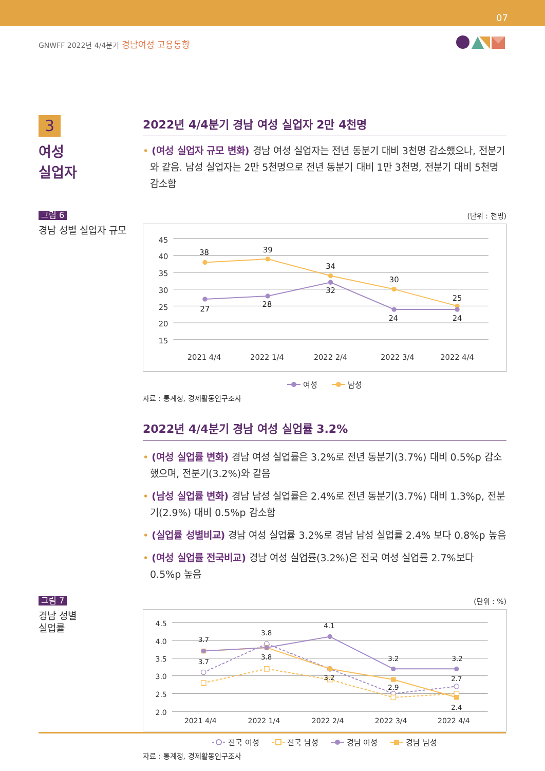07
GNWFF 2022년 4/4분기 경남여성 고용동향
3
여성
실업자
2022년 4/4분기 경남 여성 실업자 2만 4천명
• (여성 실업자 규모 변화) 경남 여성 실업자는 전년 동분기 대비 3천명 감소했으나, 전분기와 같음. 남성 실업자는 2만 5천명으로 전년 동분기 대비 1만 3천명, 전분기 대비 5천명 감소함
그림 6
경남 성별 실업자 규모
(단위 : 천명)
45
40
35
30
25
20
15
2021 4/4
2022 1/4
2022 2/4
2022 3/4
2022 4/4
38
39
34
30
25
27
28
32
24
24
여성 남성
자료 : 통계청, 경제활동인구조사
2022년 4/4분기 경남 여성 실업률 3.2%
• (여성 실업률 변화) 경남 여성 실업률은 3.2%로 전년 동분기(3.7%) 대비 0.5%p 감소했으며, 전분기(3.2%)와 같음
• (남성 실업률 변화) 경남 남성 실업률은 2.4%로 전년 동분기(3.7%) 대비 1.3%p, 전분기(2.9%) 대비 0.5%p 감소함
• (실업률 성별비교) 경남 여성 실업률 3.2%로 경남 남성 실업률 2.4% 보다 0.8%p 높음
• (여성 실업률 전국비교) 경남 여성 실업률(3.2%)은 전국 여성 실업률 2.7%보다 0.5%p 높음
그림 7
경남 성별
실업률
(단위 : %)
4.5
4.0
3.5
3.0
2.5
2.0
2021 4/4
2022 1/4
2022 2/4
2022 3/4
2022 4/4
3.7
3.8
4.1
3.2
3.2
3.7
3.8
3.2
2.9
2.7
2.4
전국 여성 전국 남성 경남 여성 경남 남성
자료 : 통계청, 경제활동인구조사